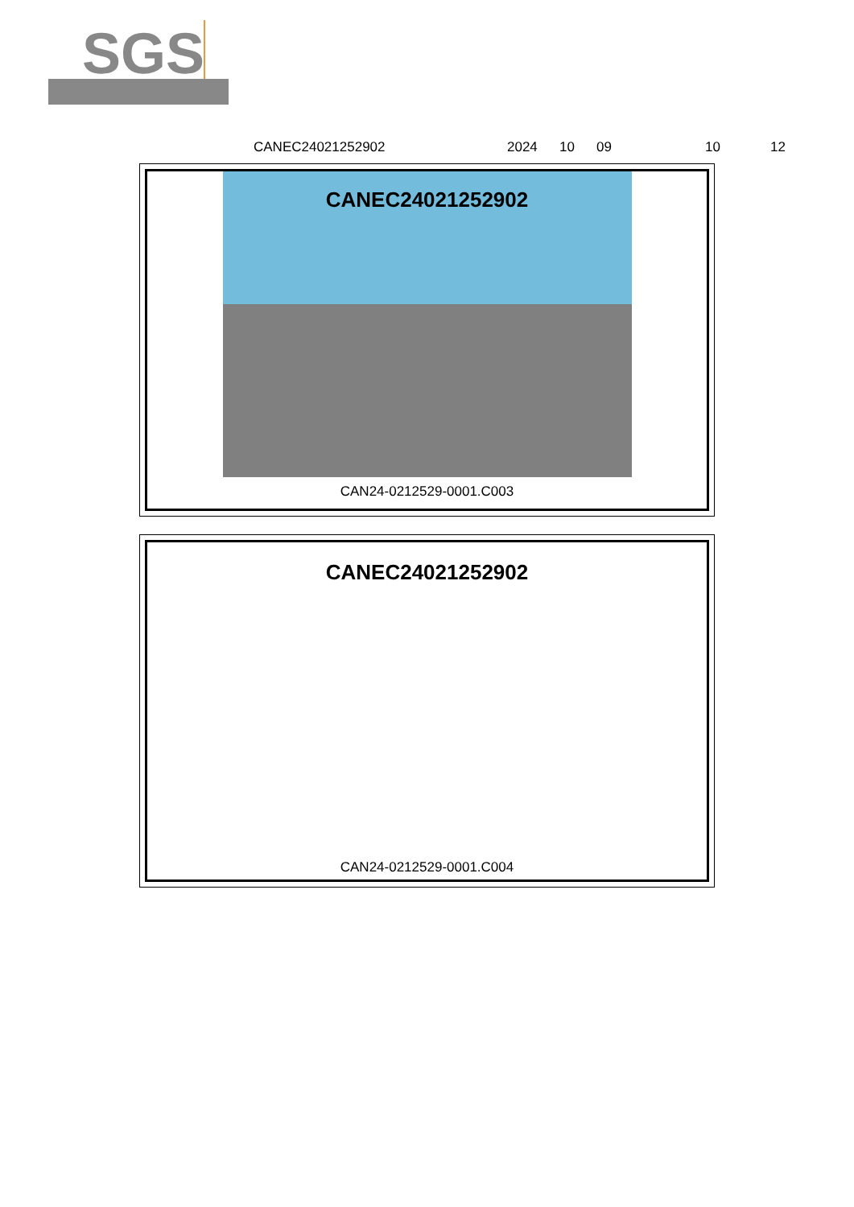SGS
CANEC24021252902 2024 10 09 10 12
CANEC24021252902
CAN24-0212529-0001.C003
CANEC24021252902
CAN24-0212529-0001.C004